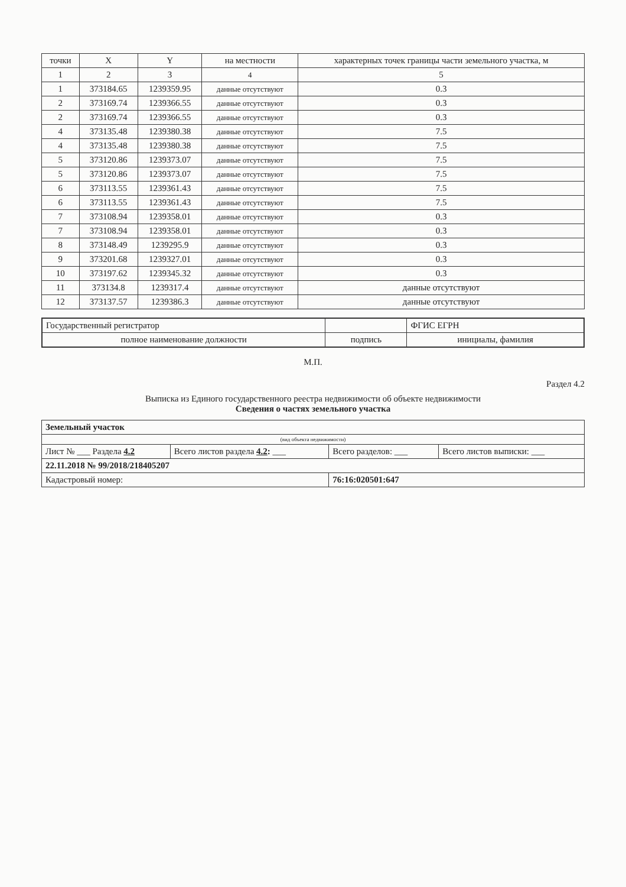| точки | X | Y | на местности | характерных точек границы части земельного участка, м |
| --- | --- | --- | --- | --- |
| 1 | 2 | 3 | 4 | 5 |
| 1 | 373184.65 | 1239359.95 | данные отсутствуют | 0.3 |
| 2 | 373169.74 | 1239366.55 | данные отсутствуют | 0.3 |
| 2 | 373169.74 | 1239366.55 | данные отсутствуют | 0.3 |
| 4 | 373135.48 | 1239380.38 | данные отсутствуют | 7.5 |
| 4 | 373135.48 | 1239380.38 | данные отсутствуют | 7.5 |
| 5 | 373120.86 | 1239373.07 | данные отсутствуют | 7.5 |
| 5 | 373120.86 | 1239373.07 | данные отсутствуют | 7.5 |
| 6 | 373113.55 | 1239361.43 | данные отсутствуют | 7.5 |
| 6 | 373113.55 | 1239361.43 | данные отсутствуют | 7.5 |
| 7 | 373108.94 | 1239358.01 | данные отсутствуют | 0.3 |
| 7 | 373108.94 | 1239358.01 | данные отсутствуют | 0.3 |
| 8 | 373148.49 | 1239295.9 | данные отсутствуют | 0.3 |
| 9 | 373201.68 | 1239327.01 | данные отсутствуют | 0.3 |
| 10 | 373197.62 | 1239345.32 | данные отсутствуют | 0.3 |
| 11 | 373134.8 | 1239317.4 | данные отсутствуют | данные отсутствуют |
| 12 | 373137.57 | 1239386.3 | данные отсутствуют | данные отсутствуют |
| Государственный регистратор | | ФГИС ЕГРН |
| полное наименование должности | подпись | инициалы, фамилия |
М.П.
Раздел 4.2
Выписка из Единого государственного реестра недвижимости об объекте недвижимости
Сведения о частях земельного участка
| Земельный участок | | | |
| (вид объекта недвижимости) | | | |
| Лист № ___ Раздела 4.2 | Всего листов раздела 4.2 : ___ | Всего разделов: ___ | Всего листов выписки: ___ |
| 22.11.2018 № 99/2018/218405207 | | | |
| Кадастровый номер: | | 76:16:020501:647 | |